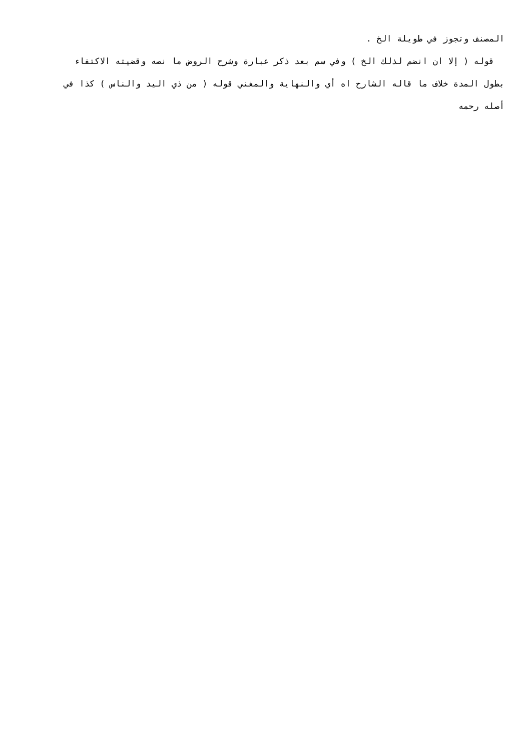المصنف وتجوز في طويلة الخ .
قوله ( إلا ان انضم لذلك الخ ) وفي سم بعد ذكر عبارة وشرح الروض ما نصه وقضيته الاكتفاء بطول المدة خلاف ما قاله الشارح اه أي والنهاية والمغني قوله ( من ذي اليد والناس ) كذا في أصله رحمه